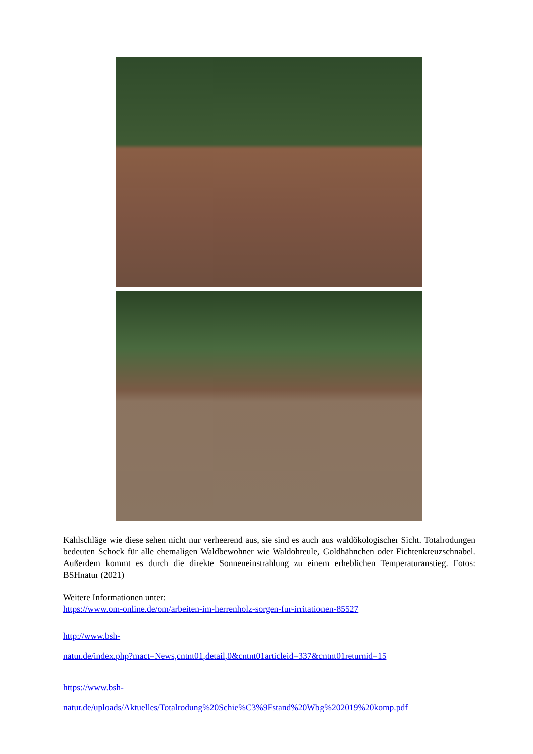Kahlschläge wie diese sehen nicht nur verheerend aus, sie sind es auch aus waldökologischer Sicht. Totalrodungen bedeuten Schock für alle ehemaligen Waldbewohner wie Waldohreule, Goldhähnchen oder Fichtenkreuzschnabel. Außerdem kommt es durch die direkte Sonneneinstrahlung zu einem erheblichen Temperaturanstieg. Fotos: BSHnatur (2021)
Weitere Informationen unter:
https://www.om-online.de/om/arbeiten-im-herrenholz-sorgen-fur-irritationen-85527
http://www.bsh-
natur.de/index.php?mact=News,cntnt01,detail,0&cntnt01articleid=337&cntnt01returnid=15
https://www.bsh-
natur.de/uploads/Aktuelles/Totalrodung%20Schie%C3%9Fstand%20Wbg%202019%20komp.pdf